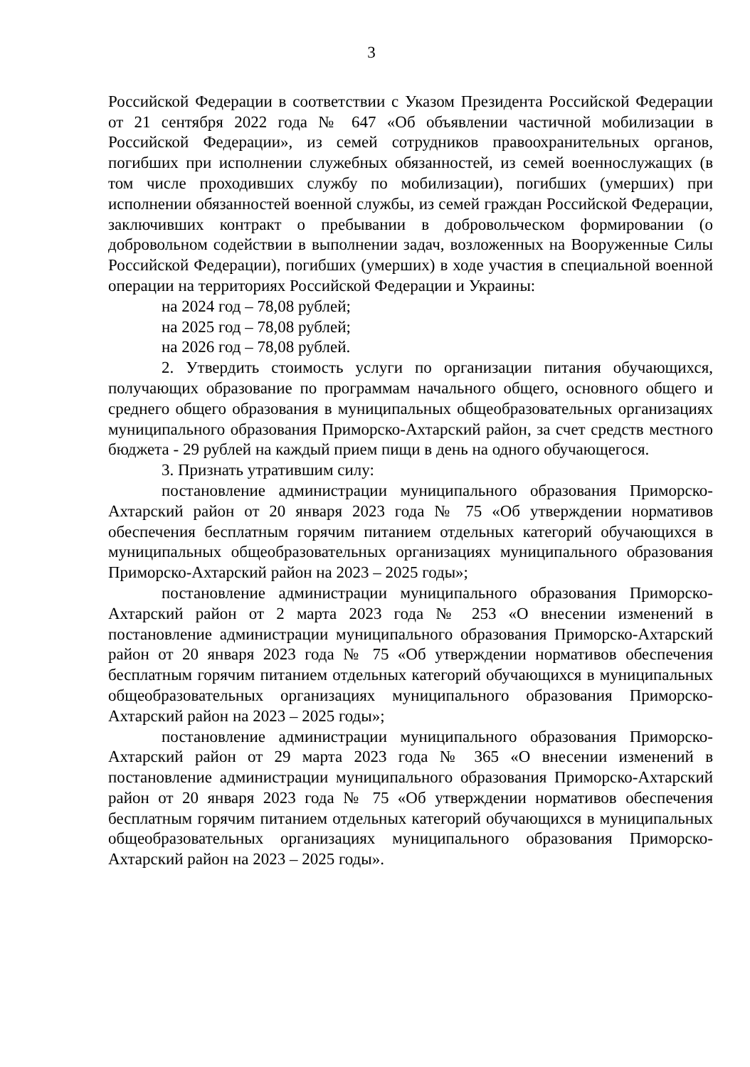3
Российской Федерации в соответствии с Указом Президента Российской Федерации от 21 сентября 2022 года № 647 «Об объявлении частичной мобилизации в Российской Федерации», из семей сотрудников правоохранительных органов, погибших при исполнении служебных обязанностей, из семей военнослужащих (в том числе проходивших службу по мобилизации), погибших (умерших) при исполнении обязанностей военной службы, из семей граждан Российской Федерации, заключивших контракт о пребывании в добровольческом формировании (о добровольном содействии в выполнении задач, возложенных на Вооруженные Силы Российской Федерации), погибших (умерших) в ходе участия в специальной военной операции на территориях Российской Федерации и Украины:
на 2024 год – 78,08 рублей;
на 2025 год – 78,08 рублей;
на 2026 год – 78,08 рублей.
2. Утвердить стоимость услуги по организации питания обучающихся, получающих образование по программам начального общего, основного общего и среднего общего образования в муниципальных общеобразовательных организациях муниципального образования Приморско-Ахтарский район, за счет средств местного бюджета - 29 рублей на каждый прием пищи в день на одного обучающегося.
3. Признать утратившим силу:
постановление администрации муниципального образования Приморско-Ахтарский район от 20 января 2023 года № 75 «Об утверждении нормативов обеспечения бесплатным горячим питанием отдельных категорий обучающихся в муниципальных общеобразовательных организациях муниципального образования Приморско-Ахтарский район на 2023 – 2025 годы»;
постановление администрации муниципального образования Приморско-Ахтарский район от 2 марта 2023 года № 253 «О внесении изменений в постановление администрации муниципального образования Приморско-Ахтарский район от 20 января 2023 года № 75 «Об утверждении нормативов обеспечения бесплатным горячим питанием отдельных категорий обучающихся в муниципальных общеобразовательных организациях муниципального образования Приморско-Ахтарский район на 2023 – 2025 годы»;
постановление администрации муниципального образования Приморско-Ахтарский район от 29 марта 2023 года № 365 «О внесении изменений в постановление администрации муниципального образования Приморско-Ахтарский район от 20 января 2023 года № 75 «Об утверждении нормативов обеспечения бесплатным горячим питанием отдельных категорий обучающихся в муниципальных общеобразовательных организациях муниципального образования Приморско-Ахтарский район на 2023 – 2025 годы».